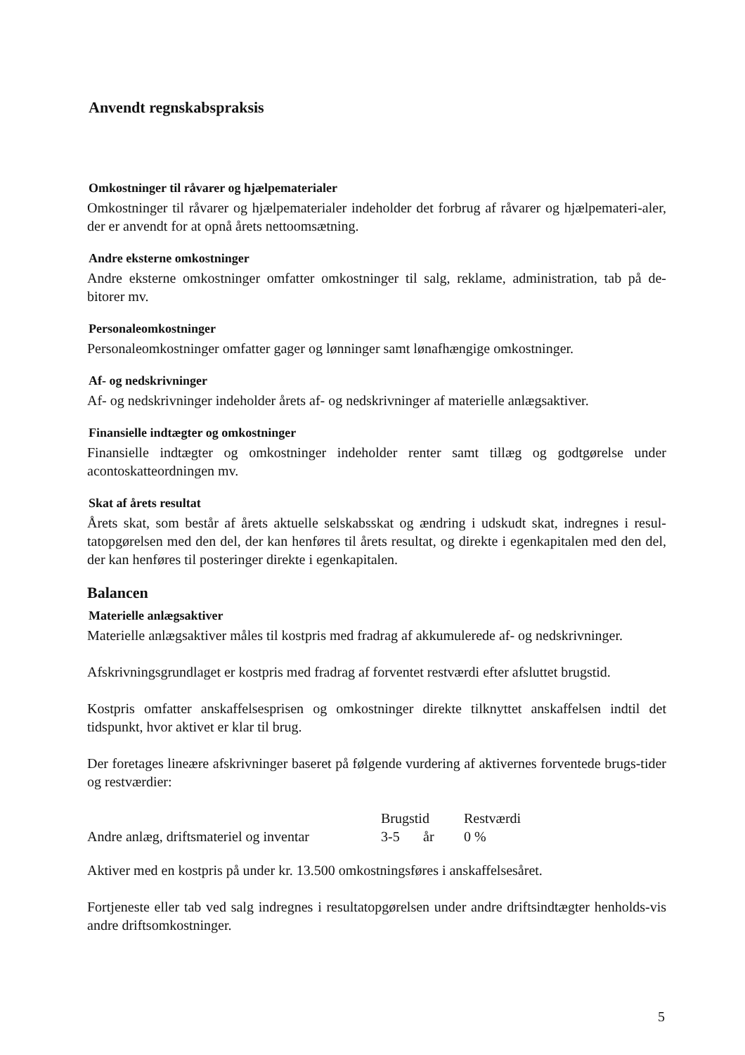Anvendt regnskabspraksis
Omkostninger til råvarer og hjælpematerialer
Omkostninger til råvarer og hjælpematerialer indeholder det forbrug af råvarer og hjælpemateri-aler, der er anvendt for at opnå årets nettoomsætning.
Andre eksterne omkostninger
Andre eksterne omkostninger omfatter omkostninger til salg, reklame, administration, tab på de-bitorer mv.
Personaleomkostninger
Personaleomkostninger omfatter gager og lønninger samt lønafhængige omkostninger.
Af- og nedskrivninger
Af- og nedskrivninger indeholder årets af- og nedskrivninger af materielle anlægsaktiver.
Finansielle indtægter og omkostninger
Finansielle indtægter og omkostninger indeholder renter samt tillæg og godtgørelse under acontoskatteordningen mv.
Skat af årets resultat
Årets skat, som består af årets aktuelle selskabsskat og ændring i udskudt skat, indregnes i resul-tatopgørelsen med den del, der kan henføres til årets resultat, og direkte i egenkapitalen med den del, der kan henføres til posteringer direkte i egenkapitalen.
Balancen
Materielle anlægsaktiver
Materielle anlægsaktiver måles til kostpris med fradrag af akkumulerede af- og nedskrivninger.
Afskrivningsgrundlaget er kostpris med fradrag af forventet restværdi efter afsluttet brugstid.
Kostpris omfatter anskaffelsesprisen og omkostninger direkte tilknyttet anskaffelsen indtil det tidspunkt, hvor aktivet er klar til brug.
Der foretages lineære afskrivninger baseret på følgende vurdering af aktivernes forventede brugs-tider og restværdier:
| | Brugstid | | Restværdi |
| --- | --- | --- | --- |
| Andre anlæg, driftsmateriel og inventar | 3-5 | år | 0 % |
Aktiver med en kostpris på under kr. 13.500 omkostningsføres i anskaffelsesåret.
Fortjeneste eller tab ved salg indregnes i resultatopgørelsen under andre driftsindtægter henholds-vis andre driftsomkostninger.
5